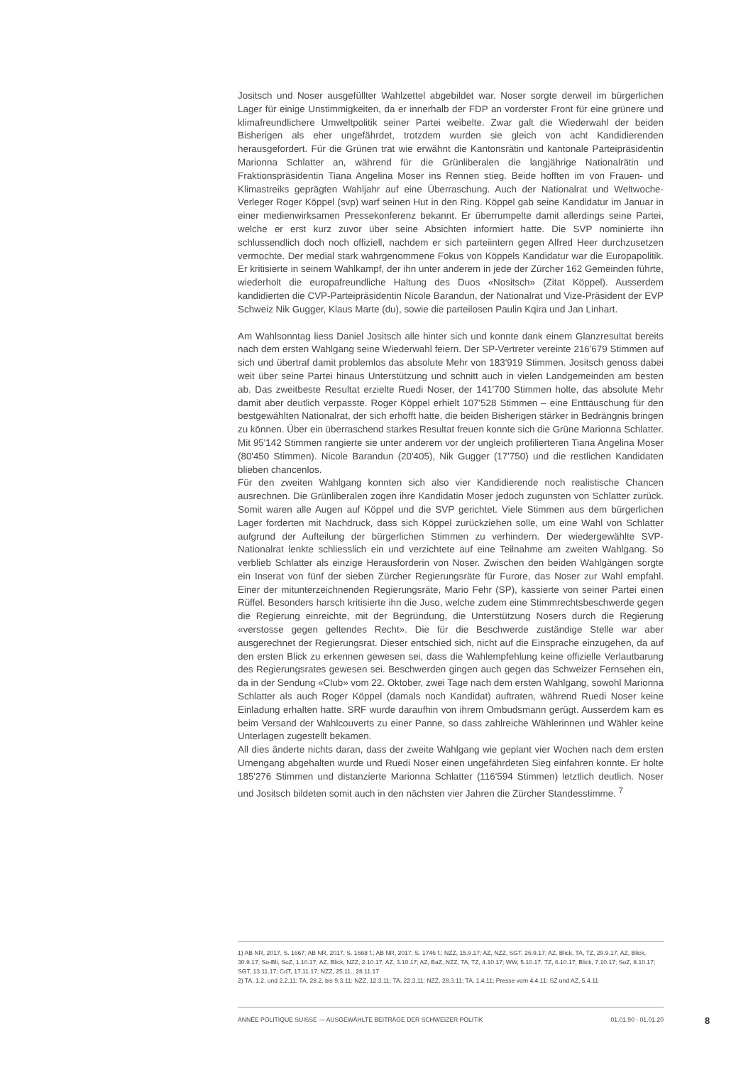Jositsch und Noser ausgefüllter Wahlzettel abgebildet war. Noser sorgte derweil im bürgerlichen Lager für einige Unstimmigkeiten, da er innerhalb der FDP an vorderster Front für eine grünere und klimafreundlichere Umweltpolitik seiner Partei weibelte. Zwar galt die Wiederwahl der beiden Bisherigen als eher ungefährdet, trotzdem wurden sie gleich von acht Kandidierenden herausgefordert. Für die Grünen trat wie erwähnt die Kantonsrätin und kantonale Parteipräsidentin Marionna Schlatter an, während für die Grünliberalen die langjährige Nationalrätin und Fraktionspräsidentin Tiana Angelina Moser ins Rennen stieg. Beide hofften im von Frauen- und Klimastreiks geprägten Wahljahr auf eine Überraschung. Auch der Nationalrat und Weltwoche-Verleger Roger Köppel (svp) warf seinen Hut in den Ring. Köppel gab seine Kandidatur im Januar in einer medienwirksamen Pressekonferenz bekannt. Er überrumpelte damit allerdings seine Partei, welche er erst kurz zuvor über seine Absichten informiert hatte. Die SVP nominierte ihn schlussendlich doch noch offiziell, nachdem er sich parteiintern gegen Alfred Heer durchzusetzen vermochte. Der medial stark wahrgenommene Fokus von Köppels Kandidatur war die Europapolitik. Er kritisierte in seinem Wahlkampf, der ihn unter anderem in jede der Zürcher 162 Gemeinden führte, wiederholt die europafreundliche Haltung des Duos «Nositsch» (Zitat Köppel). Ausserdem kandidierten die CVP-Parteipräsidentin Nicole Barandun, der Nationalrat und Vize-Präsident der EVP Schweiz Nik Gugger, Klaus Marte (du), sowie die parteilosen Paulin Kqira und Jan Linhart.
Am Wahlsonntag liess Daniel Jositsch alle hinter sich und konnte dank einem Glanzresultat bereits nach dem ersten Wahlgang seine Wiederwahl feiern. Der SP-Vertreter vereinte 216'679 Stimmen auf sich und übertraf damit problemlos das absolute Mehr von 183'919 Stimmen. Jositsch genoss dabei weit über seine Partei hinaus Unterstützung und schnitt auch in vielen Landgemeinden am besten ab. Das zweitbeste Resultat erzielte Ruedi Noser, der 141'700 Stimmen holte, das absolute Mehr damit aber deutlich verpasste. Roger Köppel erhielt 107'528 Stimmen – eine Enttäuschung für den bestgewählten Nationalrat, der sich erhofft hatte, die beiden Bisherigen stärker in Bedrängnis bringen zu können. Über ein überraschend starkes Resultat freuen konnte sich die Grüne Marionna Schlatter. Mit 95'142 Stimmen rangierte sie unter anderem vor der ungleich profilierteren Tiana Angelina Moser (80'450 Stimmen). Nicole Barandun (20'405), Nik Gugger (17'750) und die restlichen Kandidaten blieben chancenlos.
Für den zweiten Wahlgang konnten sich also vier Kandidierende noch realistische Chancen ausrechnen. Die Grünliberalen zogen ihre Kandidatin Moser jedoch zugunsten von Schlatter zurück. Somit waren alle Augen auf Köppel und die SVP gerichtet. Viele Stimmen aus dem bürgerlichen Lager forderten mit Nachdruck, dass sich Köppel zurückziehen solle, um eine Wahl von Schlatter aufgrund der Aufteilung der bürgerlichen Stimmen zu verhindern. Der wiedergewählte SVP-Nationalrat lenkte schliesslich ein und verzichtete auf eine Teilnahme am zweiten Wahlgang. So verblieb Schlatter als einzige Herausforderin von Noser. Zwischen den beiden Wahlgängen sorgte ein Inserat von fünf der sieben Zürcher Regierungsräte für Furore, das Noser zur Wahl empfahl. Einer der mitunterzeichnenden Regierungsräte, Mario Fehr (SP), kassierte von seiner Partei einen Rüffel. Besonders harsch kritisierte ihn die Juso, welche zudem eine Stimmrechtsbeschwerde gegen die Regierung einreichte, mit der Begründung, die Unterstützung Nosers durch die Regierung «verstosse gegen geltendes Recht». Die für die Beschwerde zuständige Stelle war aber ausgerechnet der Regierungsrat. Dieser entschied sich, nicht auf die Einsprache einzugehen, da auf den ersten Blick zu erkennen gewesen sei, dass die Wahlempfehlung keine offizielle Verlautbarung des Regierungsrates gewesen sei. Beschwerden gingen auch gegen das Schweizer Fernsehen ein, da in der Sendung «Club» vom 22. Oktober, zwei Tage nach dem ersten Wahlgang, sowohl Marionna Schlatter als auch Roger Köppel (damals noch Kandidat) auftraten, während Ruedi Noser keine Einladung erhalten hatte. SRF wurde daraufhin von ihrem Ombudsmann gerügt. Ausserdem kam es beim Versand der Wahlcouverts zu einer Panne, so dass zahlreiche Wählerinnen und Wähler keine Unterlagen zugestellt bekamen.
All dies änderte nichts daran, dass der zweite Wahlgang wie geplant vier Wochen nach dem ersten Urnengang abgehalten wurde und Ruedi Noser einen ungefährdeten Sieg einfahren konnte. Er holte 185'276 Stimmen und distanzierte Marionna Schlatter (116'594 Stimmen) letztlich deutlich. Noser und Jositsch bildeten somit auch in den nächsten vier Jahren die Zürcher Standesstimme. <sup>7</sup>
1) AB NR, 2017, S. 1667; AB NR, 2017, S. 1668 f.; AB NR, 2017, S. 1746 f.; NZZ, 15.9.17; AZ, NZZ, SGT, 26.9.17; AZ, Blick, TA, TZ, 29.9.17; AZ, Blick, 30.9.17; So-Bli, SoZ, 1.10.17; AZ, Blick, NZZ, 2.10.17; AZ, 3.10.17; AZ, BaZ, NZZ, TA, TZ, 4.10.17; WW, 5.10.17; TZ, 6.10.17; Blick, 7.10.17; SoZ, 8.10.17; SGT, 13.11.17; CdT, 17.11.17; NZZ, 25.11., 28.11.17
2) TA, 1.2. und 2.2.11; TA, 28.2. bis 9.3.11; NZZ, 12.3.11; TA, 22.3.11; NZZ, 28.3.11; TA, 1.4.11; Presse vom 4.4.11; SZ und AZ, 5.4.11
ANNÉE POLITIQUE SUISSE — AUSGEWÄHLTE BEITRÄGE DER SCHWEIZER POLITIK 01.01.90 - 01.01.20
8